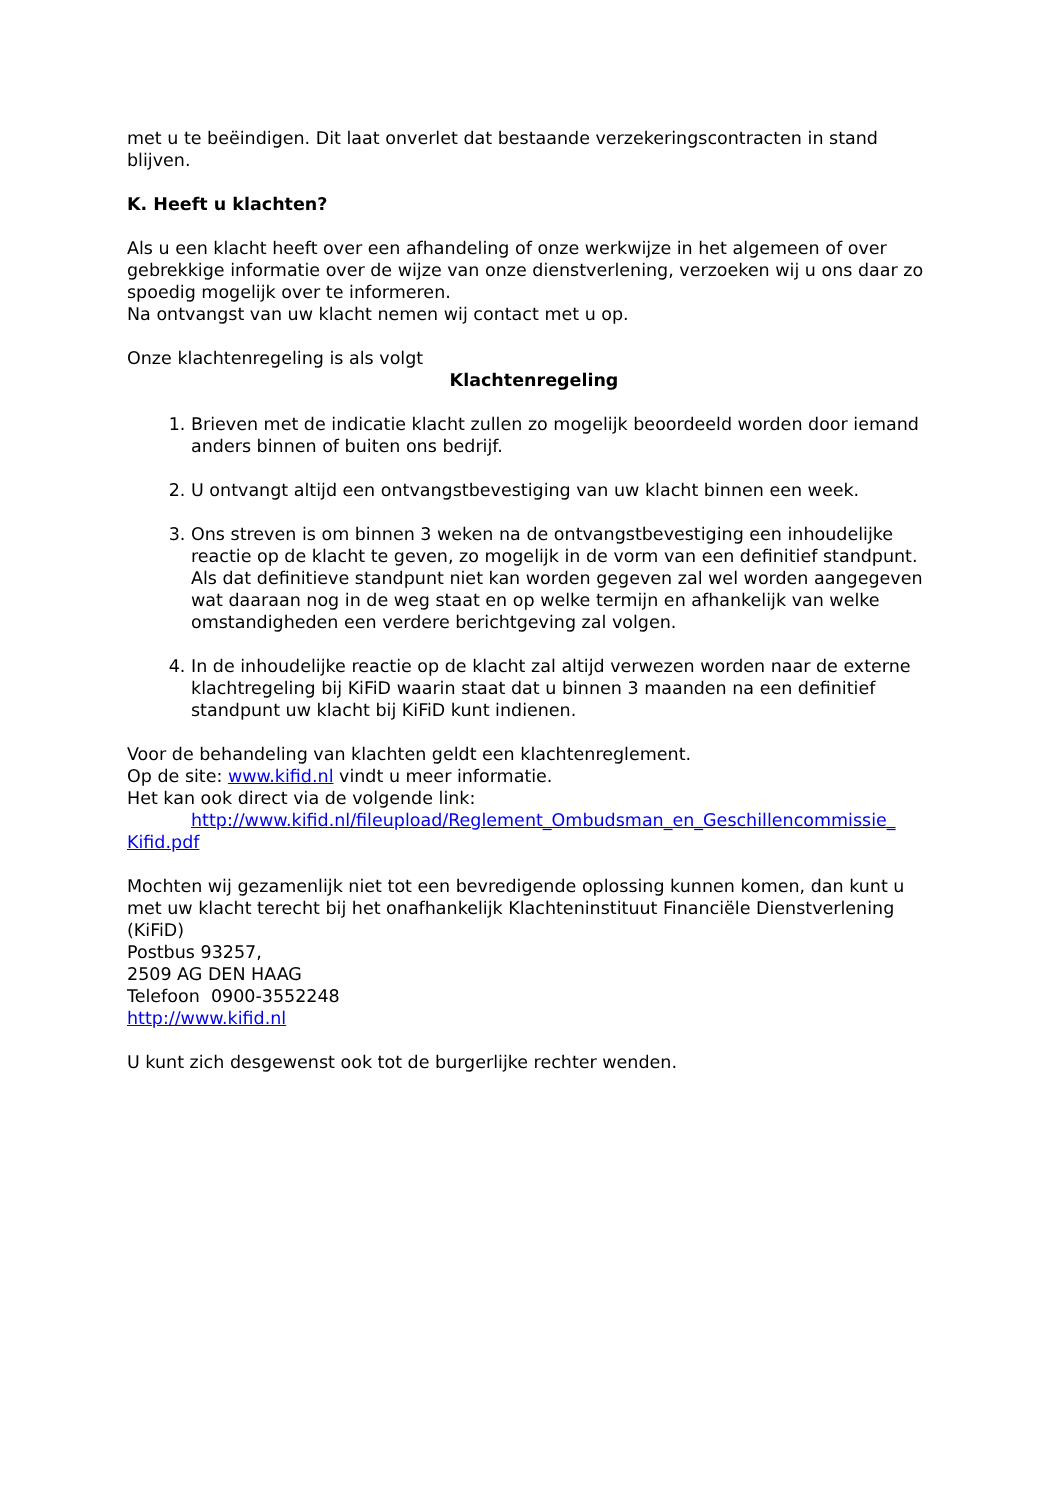met u te beëindigen. Dit laat onverlet dat bestaande verzekeringscontracten in stand blijven.
K. Heeft u klachten?
Als u een klacht heeft over een afhandeling of onze werkwijze in het algemeen of over gebrekkige informatie over de wijze van onze dienstverlening, verzoeken wij u ons daar zo spoedig mogelijk over te informeren.
Na ontvangst van uw klacht nemen wij contact met u op.
Onze klachtenregeling is als volgt
Klachtenregeling
1. Brieven met de indicatie klacht zullen zo mogelijk beoordeeld worden door iemand anders binnen of buiten ons bedrijf.
2. U ontvangt altijd een ontvangstbevestiging van uw klacht binnen een week.
3. Ons streven is om binnen 3 weken na de ontvangstbevestiging een inhoudelijke reactie op de klacht te geven, zo mogelijk in de vorm van een definitief standpunt. Als dat definitieve standpunt niet kan worden gegeven zal wel worden aangegeven wat daaraan nog in de weg staat en op welke termijn en afhankelijk van welke omstandigheden een verdere berichtgeving zal volgen.
4. In de inhoudelijke reactie op de klacht zal altijd verwezen worden naar de externe klachtregeling bij KiFiD waarin staat dat u binnen 3 maanden na een definitief standpunt uw klacht bij KiFiD kunt indienen.
Voor de behandeling van klachten geldt een klachtenreglement.
Op de site: www.kifid.nl vindt u meer informatie.
Het kan ook direct via de volgende link:
http://www.kifid.nl/fileupload/Reglement_Ombudsman_en_Geschillencommissie_ Kifid.pdf
Mochten wij gezamenlijk niet tot een bevredigende oplossing kunnen komen, dan kunt u met uw klacht terecht bij het onafhankelijk Klachteninstituut Financiële Dienstverlening (KiFiD)
Postbus 93257,
2509 AG DEN HAAG
Telefoon 0900-3552248
http://www.kifid.nl
U kunt zich desgewenst ook tot de burgerlijke rechter wenden.